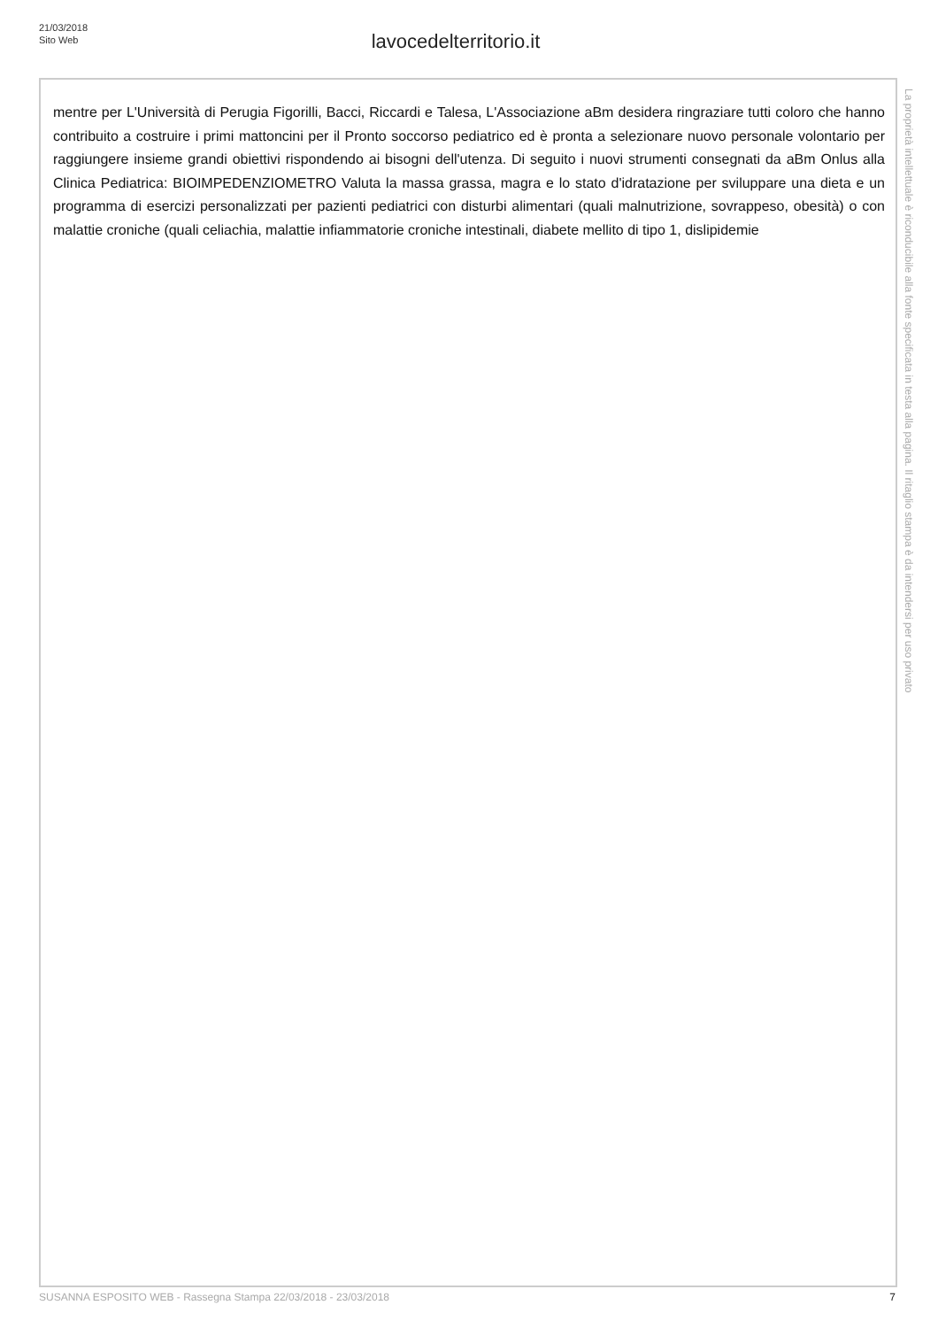21/03/2018
Sito Web
lavocedelterritorio.it
mentre per L'Università di Perugia Figorilli, Bacci, Riccardi e Talesa, L'Associazione aBm desidera ringraziare tutti coloro che hanno contribuito a costruire i primi mattoncini per il Pronto soccorso pediatrico ed è pronta a selezionare nuovo personale volontario per raggiungere insieme grandi obiettivi rispondendo ai bisogni dell'utenza. Di seguito i nuovi strumenti consegnati da aBm Onlus alla Clinica Pediatrica: BIOIMPEDENZIOMETRO Valuta la massa grassa, magra e lo stato d'idratazione per sviluppare una dieta e un programma di esercizi personalizzati per pazienti pediatrici con disturbi alimentari (quali malnutrizione, sovrappeso, obesità) o con malattie croniche (quali celiachia, malattie infiammatorie croniche intestinali, diabete mellito di tipo 1, dislipidemie
La proprietà intellettuale è riconducibile alla fonte specificata in testa alla pagina. Il ritaglio stampa è da intendersi per uso privato
SUSANNA ESPOSITO WEB - Rassegna Stampa 22/03/2018 - 23/03/2018 7